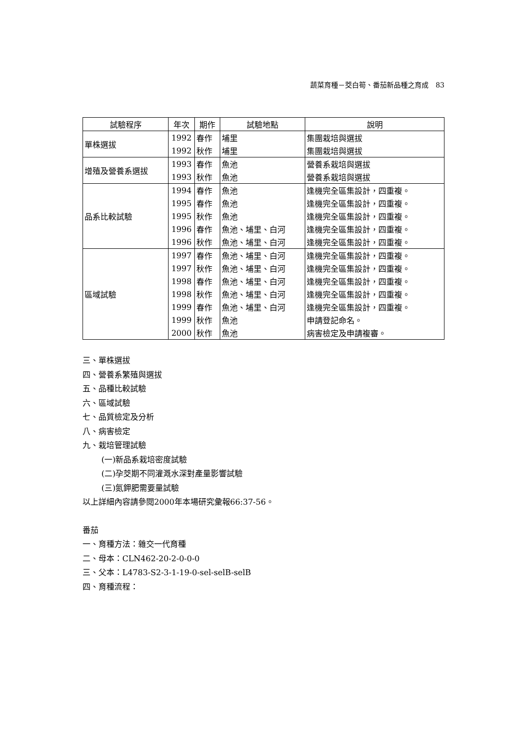蔬菜育種－茭白筍、番茄新品種之育成　83
| 試驗程序 | 年次 | 期作 | 試驗地點 | 說明 |
| --- | --- | --- | --- | --- |
| 單株選拔 | 1992 | 春作 | 埔里 | 集團栽培與選拔 |
| | 1992 | 秋作 | 埔里 | 集團栽培與選拔 |
| 增殖及營養系選拔 | 1993 | 春作 | 魚池 | 營養系栽培與選拔 |
| | 1993 | 秋作 | 魚池 | 營養系栽培與選拔 |
| 品系比較試驗 | 1994 | 春作 | 魚池 | 逢機完全區集設計，四重複。 |
| | 1995 | 春作 | 魚池 | 逢機完全區集設計，四重複。 |
| | 1995 | 秋作 | 魚池 | 逢機完全區集設計，四重複。 |
| | 1996 | 春作 | 魚池、埔里、白河 | 逢機完全區集設計，四重複。 |
| | 1996 | 秋作 | 魚池、埔里、白河 | 逢機完全區集設計，四重複。 |
| 區域試驗 | 1997 | 春作 | 魚池、埔里、白河 | 逢機完全區集設計，四重複。 |
| | 1997 | 秋作 | 魚池、埔里、白河 | 逢機完全區集設計，四重複。 |
| | 1998 | 春作 | 魚池、埔里、白河 | 逢機完全區集設計，四重複。 |
| | 1998 | 秋作 | 魚池、埔里、白河 | 逢機完全區集設計，四重複。 |
| | 1999 | 春作 | 魚池、埔里、白河 | 逢機完全區集設計，四重複。 |
| | 1999 | 秋作 | 魚池 | 申請登記命名。 |
| | 2000 | 秋作 | 魚池 | 病害檢定及申請複審。 |
三、單株選拔
四、營養系繁殖與選拔
五、品種比較試驗
六、區域試驗
七、品質檢定及分析
八、病害檢定
九、栽培管理試驗
(一)新品系栽培密度試驗
(二)孕茭期不同灌溉水深對產量影響試驗
(三)氮鉀肥需要量試驗
以上詳細內容請參閱2000年本場研究彙報66:37-56。
番茄
一、育種方法：雜交一代育種
二、母本：CLN462-20-2-0-0-0
三、父本：L4783-S2-3-1-19-0-sel-selB-selB
四、育種流程：